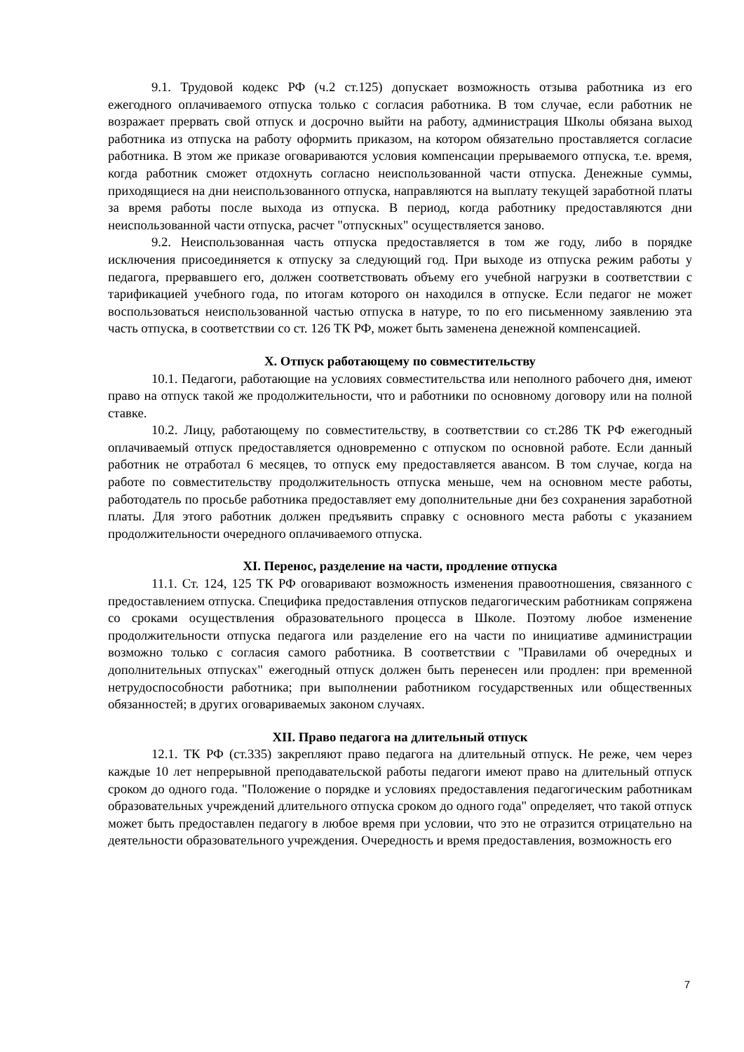9.1. Трудовой кодекс РФ (ч.2 ст.125) допускает возможность отзыва работника из его ежегодного оплачиваемого отпуска только с согласия работника. В том случае, если работник не возражает прервать свой отпуск и досрочно выйти на работу, администрация Школы обязана выход работника из отпуска на работу оформить приказом, на котором обязательно проставляется согласие работника. В этом же приказе оговариваются условия компенсации прерываемого отпуска, т.е. время, когда работник сможет отдохнуть согласно неиспользованной части отпуска. Денежные суммы, приходящиеся на дни неиспользованного отпуска, направляются на выплату текущей заработной платы за время работы после выхода из отпуска. В период, когда работнику предоставляются дни неиспользованной части отпуска, расчет "отпускных" осуществляется заново.
9.2. Неиспользованная часть отпуска предоставляется в том же году, либо в порядке исключения присоединяется к отпуску за следующий год. При выходе из отпуска режим работы у педагога, прервавшего его, должен соответствовать объему его учебной нагрузки в соответствии с тарификацией учебного года, по итогам которого он находился в отпуске. Если педагог не может воспользоваться неиспользованной частью отпуска в натуре, то по его письменному заявлению эта часть отпуска, в соответствии со ст. 126 ТК РФ, может быть заменена денежной компенсацией.
X. Отпуск работающему по совместительству
10.1. Педагоги, работающие на условиях совместительства или неполного рабочего дня, имеют право на отпуск такой же продолжительности, что и работники по основному договору или на полной ставке.
10.2. Лицу, работающему по совместительству, в соответствии со ст.286 ТК РФ ежегодный оплачиваемый отпуск предоставляется одновременно с отпуском по основной работе. Если данный работник не отработал 6 месяцев, то отпуск ему предоставляется авансом. В том случае, когда на работе по совместительству продолжительность отпуска меньше, чем на основном месте работы, работодатель по просьбе работника предоставляет ему дополнительные дни без сохранения заработной платы. Для этого работник должен предъявить справку с основного места работы с указанием продолжительности очередного оплачиваемого отпуска.
XI. Перенос, разделение на части, продление отпуска
11.1. Ст. 124, 125 ТК РФ оговаривают возможность изменения правоотношения, связанного с предоставлением отпуска. Специфика предоставления отпусков педагогическим работникам сопряжена со сроками осуществления образовательного процесса в Школе. Поэтому любое изменение продолжительности отпуска педагога или разделение его на части по инициативе администрации возможно только с согласия самого работника. В соответствии с "Правилами об очередных и дополнительных отпусках" ежегодный отпуск должен быть перенесен или продлен: при временной нетрудоспособности работника; при выполнении работником государственных или общественных обязанностей; в других оговариваемых законом случаях.
XII. Право педагога на длительный отпуск
12.1. ТК РФ (ст.335) закрепляют право педагога на длительный отпуск. Не реже, чем через каждые 10 лет непрерывной преподавательской работы педагоги имеют право на длительный отпуск сроком до одного года. "Положение о порядке и условиях предоставления педагогическим работникам образовательных учреждений длительного отпуска сроком до одного года" определяет, что такой отпуск может быть предоставлен педагогу в любое время при условии, что это не отразится отрицательно на деятельности образовательного учреждения. Очередность и время предоставления, возможность его
7